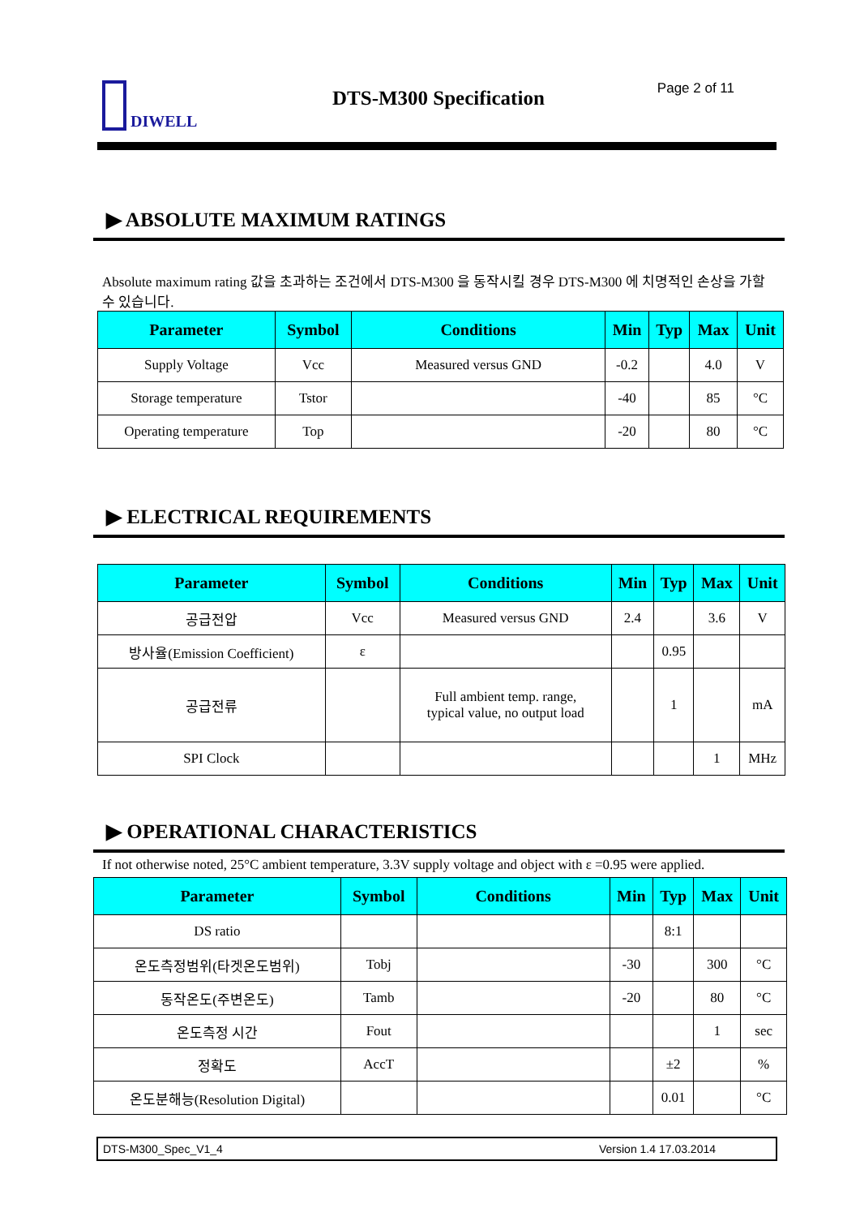DIWELL DTS-M300 Specification Page 2 of 11
▶ ABSOLUTE MAXIMUM RATINGS
Absolute maximum rating 값을 초과하는 조건에서 DTS-M300 을 동작시킬 경우 DTS-M300 에 치명적인 손상을 가할 수 있습니다.
| Parameter | Symbol | Conditions | Min | Typ | Max | Unit |
| --- | --- | --- | --- | --- | --- | --- |
| Supply Voltage | Vcc | Measured versus GND | -0.2 | | 4.0 | V |
| Storage temperature | Tstor | | -40 | | 85 | °C |
| Operating temperature | Top | | -20 | | 80 | °C |
▶ ELECTRICAL REQUIREMENTS
| Parameter | Symbol | Conditions | Min | Typ | Max | Unit |
| --- | --- | --- | --- | --- | --- | --- |
| 공급전압 | Vcc | Measured versus GND | 2.4 | | 3.6 | V |
| 방사율(Emission Coefficient) | ε | | | 0.95 | | |
| 공급전류 | | Full ambient temp. range, typical value, no output load | | 1 | | mA |
| SPI Clock | | | | | 1 | MHz |
▶ OPERATIONAL CHARACTERISTICS
If not otherwise noted, 25°C ambient temperature, 3.3V supply voltage and object with ε =0.95 were applied.
| Parameter | Symbol | Conditions | Min | Typ | Max | Unit |
| --- | --- | --- | --- | --- | --- | --- |
| DS ratio | | | | 8:1 | | |
| 온도측정범위(타겟온도범위) | Tobj | | -30 | | 300 | °C |
| 동작온도(주변온도) | Tamb | | -20 | | 80 | °C |
| 온도측정 시간 | Fout | | | | 1 | sec |
| 정확도 | AccT | | | ±2 | | % |
| 온도분해능(Resolution Digital) | | | | 0.01 | | °C |
DTS-M300_Spec_V1_4 Version 1.4 17.03.2014